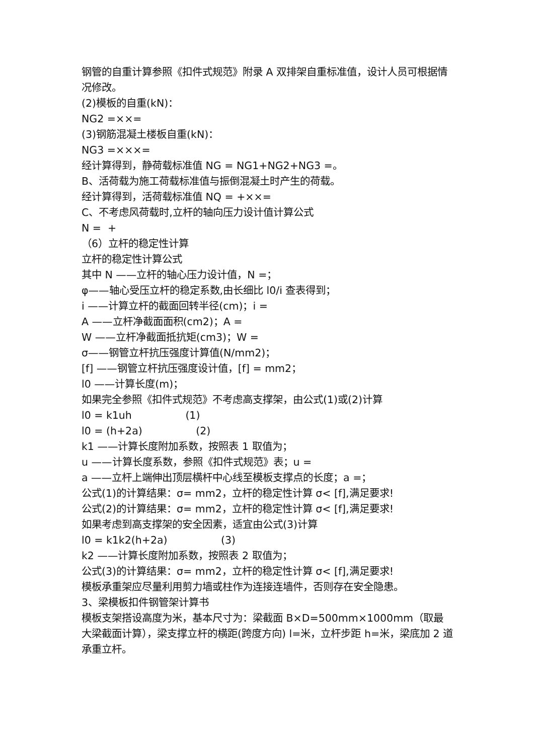钢管的自重计算参照《扣件式规范》附录 A 双排架自重标准值，设计人员可根据情况修改。
(2)模板的自重(kN)：
NG2 =××=
(3)钢筋混凝土楼板自重(kN)：
NG3 =×××=
经计算得到，静荷载标准值 NG = NG1+NG2+NG3 =。
B、活荷载为施工荷载标准值与振倒混凝土时产生的荷载。
经计算得到，活荷载标准值 NQ = +××=
C、不考虑风荷载时,立杆的轴向压力设计值计算公式
N = +
（6）立杆的稳定性计算
立杆的稳定性计算公式
其中 N ——立杆的轴心压力设计值，N =；
φ——轴心受压立杆的稳定系数,由长细比 l0/i 查表得到；
i ——计算立杆的截面回转半径(cm)；i =
A ——立杆净截面面积(cm2)；A =
W ——立杆净截面抵抗矩(cm3)；W =
σ——钢管立杆抗压强度计算值(N/mm2)；
[f] ——钢管立杆抗压强度设计值，[f] = mm2；
l0 ——计算长度(m)；
如果完全参照《扣件式规范》不考虑高支撑架，由公式(1)或(2)计算
l0 = k1uh (1)
l0 = (h+2a) (2)
k1 ——计算长度附加系数，按照表 1 取值为；
u ——计算长度系数，参照《扣件式规范》表；u =
a ——立杆上端伸出顶层横杆中心线至模板支撑点的长度；a =；
公式(1)的计算结果：σ= mm2，立杆的稳定性计算 σ< [f],满足要求!
公式(2)的计算结果：σ= mm2，立杆的稳定性计算 σ< [f],满足要求!
如果考虑到高支撑架的安全因素，适宜由公式(3)计算
l0 = k1k2(h+2a) (3)
k2 ——计算长度附加系数，按照表 2 取值为；
公式(3)的计算结果：σ= mm2，立杆的稳定性计算 σ< [f],满足要求!
模板承重架应尽量利用剪力墙或柱作为连接连墙件，否则存在安全隐患。
3、梁模板扣件钢管架计算书
模板支架搭设高度为米，基本尺寸为：梁截面 B×D=500mm×1000mm（取最大梁截面计算），梁支撑立杆的横距(跨度方向) l=米，立杆步距 h=米，梁底加 2 道承重立杆。